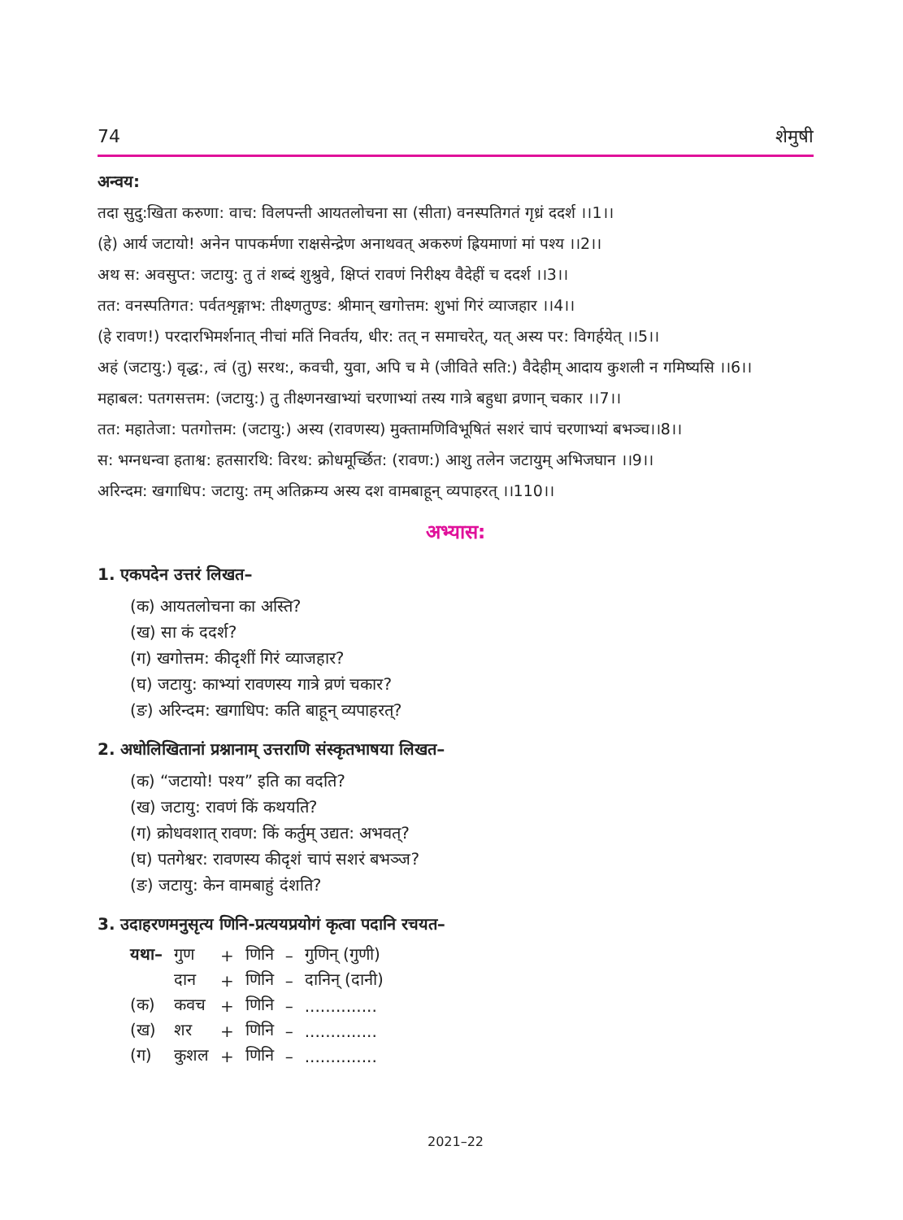74 शेमुषी
अन्वय:
तदा सुदु:खिता करुणा: वाच: विलपन्ती आयतलोचना सा (सीता) वनस्पतिगतं गृध्रं ददर्श ।।1।।
(हे) आर्य जटायो! अनेन पापकर्मणा राक्षसेन्द्रेण अनाथवत् अकरुणं ह्रियमाणां मां पश्य ।।2।।
अथ स: अवसुप्त: जटायु: तु तं शब्दं शुश्रुवे, क्षिप्तं रावणं निरीक्ष्य वैदेहीं च ददर्श ।।3।।
तत: वनस्पतिगत: पर्वतशृङ्गाभ: तीक्ष्णतुण्ड: श्रीमान् खगोत्तम: शुभां गिरं व्याजहार ।।4।।
(हे रावण!) परदारभिमर्शनात् नीचां मतिं निवर्तय, धीर: तत् न समाचरेत्, यत् अस्य पर: विगर्हयेत् ।।5।।
अहं (जटायु:) वृद्ध:, त्वं (तु) सरथ:, कवची, युवा, अपि च मे (जीविते सति:) वैदेहीम् आदाय कुशली न गमिष्यसि ।।6।।
महाबल: पतगसत्तम: (जटायु:) तु तीक्ष्णनखाभ्यां चरणाभ्यां तस्य गात्रे बहुधा व्रणान् चकार ।।7।।
तत: महातेजा: पतगोत्तम: (जटायु:) अस्य (रावणस्य) मुक्तामणिविभूषितं सशरं चापं चरणाभ्यां बभञ्च।।8।।
स: भग्नधन्वा हताश्व: हतसारथि: विरथ: क्रोधमूर्च्छित: (रावण:) आशु तलेन जटायुम् अभिजघान ।।9।।
अरिन्दम: खगाधिप: जटायु: तम् अतिक्रम्य अस्य दश वामबाहून् व्यपाहरत् ।।110।।
अभ्यास:
1. एकपदेन उत्तरं लिखत–
(क) आयतलोचना का अस्ति?
(ख) सा कं ददर्श?
(ग) खगोत्तम: कीदृशीं गिरं व्याजहार?
(घ) जटायु: काभ्यां रावणस्य गात्रे व्रणं चकार?
(ङ) अरिन्दम: खगाधिप: कति बाहून् व्यपाहरत्?
2. अधोलिखितानां प्रश्नानाम् उत्तराणि संस्कृतभाषया लिखत–
(क) “जटायो! पश्य” इति का वदति?
(ख) जटायु: रावणं किं कथयति?
(ग) क्रोधवशात् रावण: किं कर्तुम् उद्यत: अभवत्?
(घ) पतगेश्वर: रावणस्य कीदृशं चापं सशरं बभञ्ज?
(ङ) जटायु: केन वामबाहुं दंशति?
3. उदाहरणमनुसृत्य णिनि-प्रत्ययप्रयोगं कृत्वा पदानि रचयत–
| यथा– | गुण | + | णिनि | – | गुणिन् (गुणी) |
| | दान | + | णिनि | – | दानिन् (दानी) |
| (क) | कवच | + | णिनि | – | .............. |
| (ख) | शर | + | णिनि | – | .............. |
| (ग) | कुशल | + | णिनि | – | .............. |
2021–22